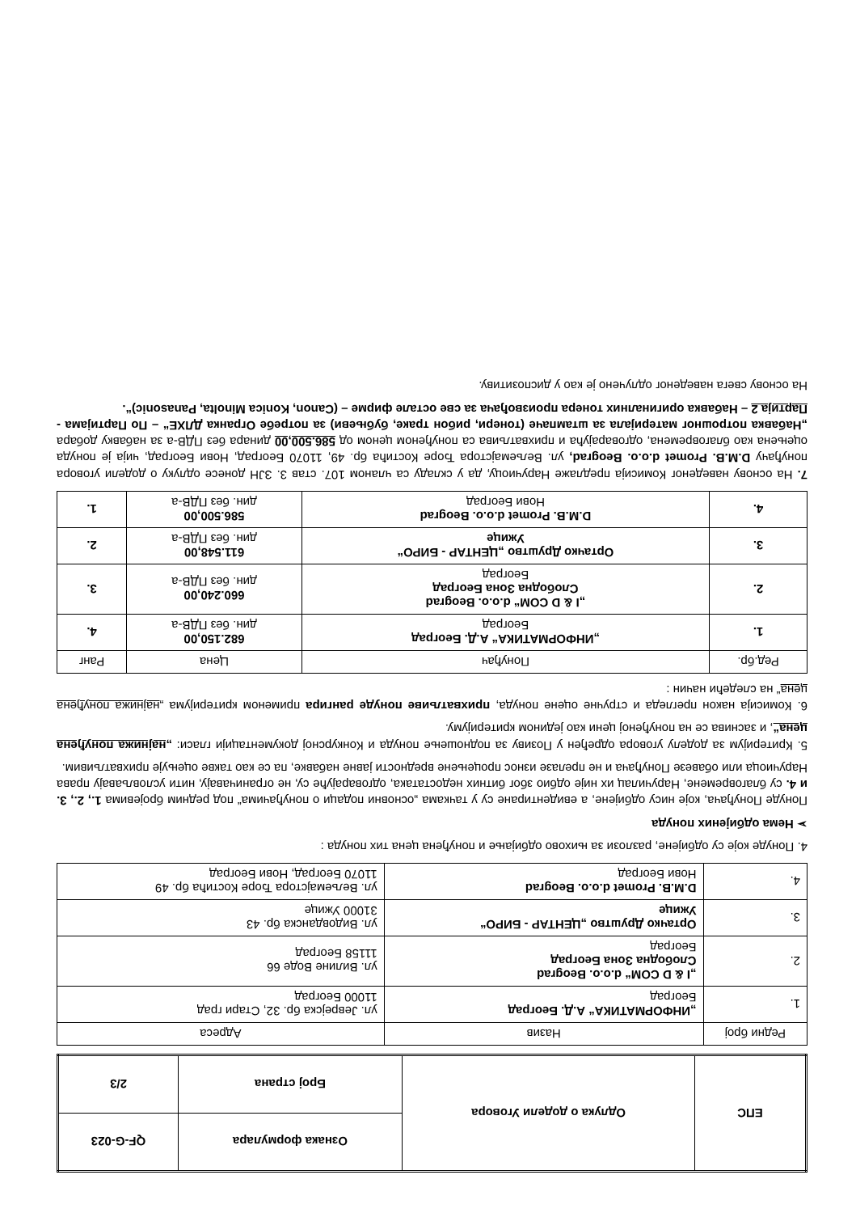| ЕПС | Одлука о додели Уговора | Ознака формулара | QF-G-023 |
| | | Број страна | 2/3 |
| Редни број | Назив | Адреса |
| --- | --- | --- |
| 1. | „ИНФОРМАТИКА“ А.Д. Београд Београд | ул. Јеврејска бр. 32, Стари град 11000 Београд |
| 2. | „I & D COM“ d.o.o. Beograd Слободна Зона Београд Београд | ул. Вилине Воде 66 11158 Београд |
| 3. | Ортачко Друштво „ЦЕНТАР - БИРО“ Ужице | ул. Видовданска бр. 43 31000 Ужице |
| 4. | D.M.B. Promet d.o.o. Beograd Нови Београд | ул. Вељемајстора Ђоре Костића бр. 49 11070 Београд, Нови Београд |
4. Понуде које су одбијене, разлози за њихово одбијање и понуђена цена тих понуда :
➢ Нема одбијених понуда
Понуде Понуђача, које нису одбијене, а евидентиране су у тачкама „основни подаци о понуђачима“ под редним бројевима 1., 2., 3. и 4. су благовремене, Наручилац их није одбио због битних недостатака, одговарајуће су, не ограничавају, нити условљавају права Наручиоца или обавезе Понуђача и не прелазе износ процењене вредности јавне набавке, па се као такве оцењује прихватљивим.
5. Критеријум за доделу уговора одређен у Позиву за подношење понуда и Конкурсној документацији гласи: „најнижа понуђена цена“, и заснива се на понуђеној цени као једином критеријуму.
6. Комисија након прегледа и стручне оцене понуда, прихватљиве понуде рангира применом критеријума „најнижа понуђена цена“ на следећи начин :
| Ред.бр. | Понуђач | Цена | Ранг |
| --- | --- | --- | --- |
| 1. | „ИНФОРМАТИКА“ А.Д. Београд Београд | 682.150,00 дин. без ПДВ-а | 4. |
| 2. | „I & D COM“ d.o.o. Beograd Слободна Зона Београд Београд | 660.240,00 дин. без ПДВ-а | 3. |
| 3. | Ортачко Друштво „ЦЕНТАР - БИРО“ Ужице | 611.548,00 дин. без ПДВ-а | 2. |
| 4. | D.M.B. Promet d.o.o. Beograd Нови Београд | 586.500,00 дин. без ПДВ-а | 1. |
7. На основу наведеног Комисија предлаже Наручиоцу, да у складу са чланом 107. став 3. ЗЈН донесе одлуку о додели уговора понуђачу D.M.B. Promet d.o.o. Beograd, ул. Вељемајстора Ђоре Костића бр. 49, 11070 Београд, Нови Београд, чија је понуда оцењена као благовремена, одговарајућа и прихватљива са понуђеном ценом од 586.500,00 динара без ПДВ-а за набавку добара „Набавка потрошног материјала за штампаче (тонери, рибон траке, бубњеви) за потребе Огранка ДЛХЕ“ – По Партијама - Партија 2 – Набавка оригиналних тонера произвођача за све остале фирме – (Canon, Konica Minolta, Panasonic)“.
На основу свега наведеног одлучено је као у диспозитиву.